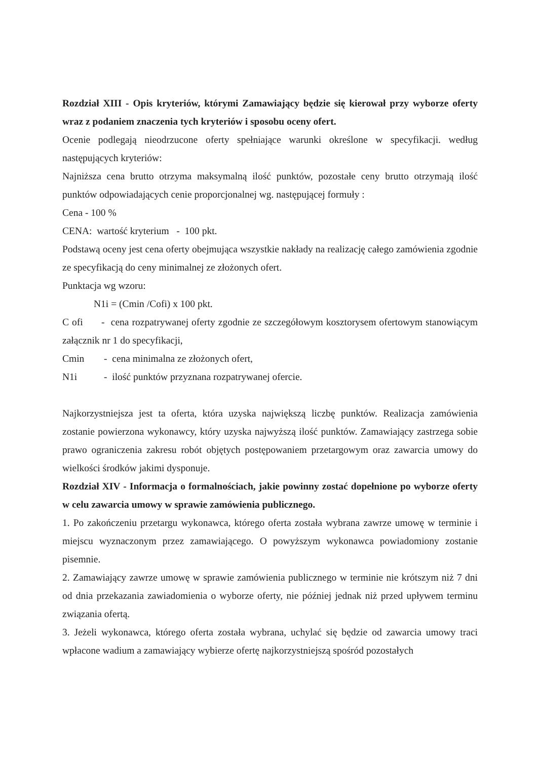Rozdział XIII - Opis kryteriów, którymi Zamawiający będzie się kierował przy wyborze oferty wraz z podaniem znaczenia tych kryteriów i sposobu oceny ofert.
Ocenie podlegają nieodrzucone oferty spełniające warunki określone w specyfikacji. według następujących kryteriów:
Najniższa cena brutto otrzyma maksymalną ilość punktów, pozostałe ceny brutto otrzymają ilość punktów odpowiadających cenie proporcjonalnej wg. następującej formuły :
Cena - 100 %
CENA: wartość kryterium - 100 pkt.
Podstawą oceny jest cena oferty obejmująca wszystkie nakłady na realizację całego zamówienia zgodnie ze specyfikacją do ceny minimalnej ze złożonych ofert.
Punktacja wg wzoru:
N1i = (Cmin /Cofi) x 100 pkt.
C ofi - cena rozpatrywanej oferty zgodnie ze szczegółowym kosztorysem ofertowym stanowiącym załącznik nr 1 do specyfikacji,
Cmin - cena minimalna ze złożonych ofert,
N1i - ilość punktów przyznana rozpatrywanej ofercie.
Najkorzystniejsza jest ta oferta, która uzyska największą liczbę punktów. Realizacja zamówienia zostanie powierzona wykonawcy, który uzyska najwyższą ilość punktów. Zamawiający zastrzega sobie prawo ograniczenia zakresu robót objętych postępowaniem przetargowym oraz zawarcia umowy do wielkości środków jakimi dysponuje.
Rozdział XIV - Informacja o formalnościach, jakie powinny zostać dopełnione po wyborze oferty w celu zawarcia umowy w sprawie zamówienia publicznego.
1. Po zakończeniu przetargu wykonawca, którego oferta została wybrana zawrze umowę w terminie i miejscu wyznaczonym przez zamawiającego. O powyższym wykonawca powiadomiony zostanie pisemnie.
2. Zamawiający zawrze umowę w sprawie zamówienia publicznego w terminie nie krótszym niż 7 dni od dnia przekazania zawiadomienia o wyborze oferty, nie później jednak niż przed upływem terminu związania ofertą.
3. Jeżeli wykonawca, którego oferta została wybrana, uchylać się będzie od zawarcia umowy traci wpłacone wadium a zamawiający wybierze ofertę najkorzystniejszą spośród pozostałych